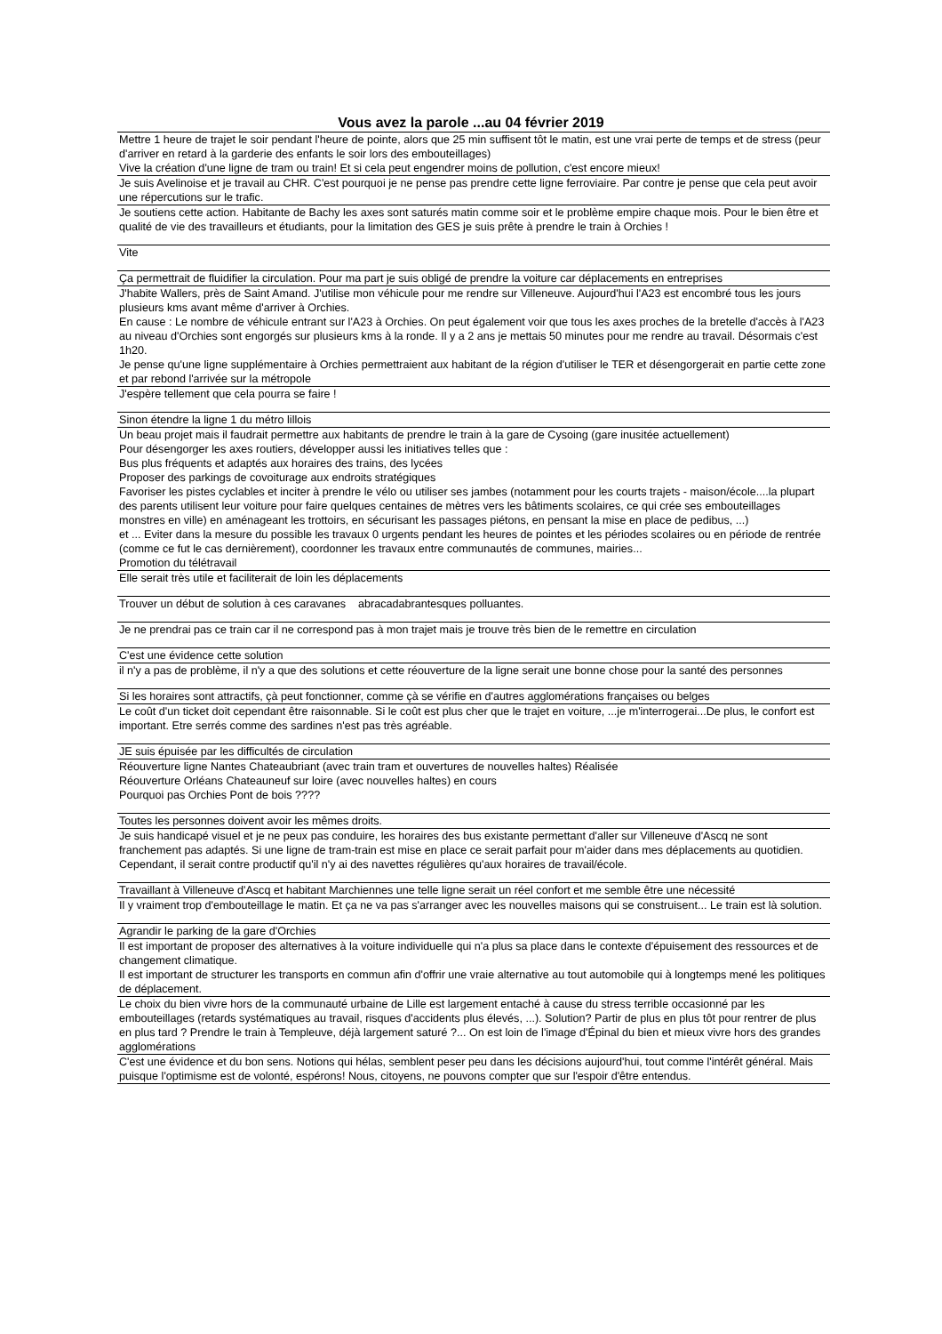Vous avez la parole ...au 04 février 2019
| Mettre 1 heure de trajet le soir pendant l'heure de pointe, alors que 25 min suffisent tôt le matin, est une vrai perte de temps et de stress (peur d'arriver en retard à la garderie des enfants le soir lors des embouteillages) Vive la création d'une ligne de tram ou train! Et si cela peut engendrer moins de pollution, c'est encore mieux! |
| Je suis Avelinoise et je travail au CHR. C'est pourquoi je ne pense pas prendre cette ligne ferroviaire. Par contre je pense que cela peut avoir une répercutions sur le trafic. |
| Je soutiens cette action. Habitante de Bachy les axes sont saturés matin comme soir et le problème empire chaque mois. Pour le bien être et qualité de vie des travailleurs et étudiants, pour la limitation des GES je suis prête à prendre le train à Orchies ! |
| Vite |
| Ça permettrait de fluidifier la circulation. Pour ma part je suis obligé de prendre la voiture car déplacements en entreprises |
| J'habite Wallers, près de Saint Amand. J'utilise mon véhicule pour me rendre sur Villeneuve. Aujourd'hui l'A23 est encombré tous les jours plusieurs kms avant même d'arriver à Orchies. En cause : Le nombre de véhicule entrant sur l'A23 à Orchies. On peut également voir que tous les axes proches de la bretelle d'accès à l'A23 au niveau d'Orchies sont engorgés sur plusieurs kms à la ronde. Il y a 2 ans je mettais 50 minutes pour me rendre au travail. Désormais c'est 1h20. Je pense qu'une ligne supplémentaire à Orchies permettraient aux habitant de la région d'utiliser le TER et désengorgerait en partie cette zone et par rebond l'arrivée sur la métropole |
| J'espère tellement que cela pourra se faire ! |
| Sinon étendre la ligne 1 du métro lillois |
| Un beau projet mais il faudrait permettre aux habitants de prendre le train à la gare de Cysoing (gare inusitée actuellement) Pour désengorger les axes routiers, développer aussi les initiatives telles que : Bus plus fréquents et adaptés aux horaires des trains, des lycées Proposer des parkings de covoiturage aux endroits stratégiques Favoriser les pistes cyclables et inciter à prendre le vélo ou utiliser ses jambes (notamment pour les courts trajets - maison/école....la plupart des parents utilisent leur voiture pour faire quelques centaines de mètres vers les bâtiments scolaires, ce qui crée ses embouteillages monstres en ville) en aménageant les trottoirs, en sécurisant les passages piétons, en pensant la mise en place de pedibus, ...) et ... Eviter dans la mesure du possible les travaux 0 urgents pendant les heures de pointes et les périodes scolaires ou en période de rentrée (comme ce fut le cas dernièrement), coordonner les travaux entre communautés de communes, mairies... Promotion du télétravail |
| Elle serait très utile et faciliterait de loin les déplacements |
| Trouver un début de solution à ces caravanes abracadabrantesques polluantes. |
| Je ne prendrai pas ce train car il ne correspond pas à mon trajet mais je trouve très bien de le remettre en circulation |
| C'est une évidence cette solution |
| il n'y a pas de problème, il n'y a que des solutions et cette réouverture de la ligne serait une bonne chose pour la santé des personnes |
| Si les horaires sont attractifs, çà peut fonctionner, comme çà se vérifie en d'autres agglomérations françaises ou belges |
| Le coût d'un ticket doit cependant être raisonnable. Si le coût est plus cher que le trajet en voiture, ...je m'interrogerai...De plus, le confort est important. Etre serrés comme des sardines n'est pas très agréable. |
| JE suis épuisée par les difficultés de circulation |
| Réouverture ligne Nantes Chateaubriant (avec train tram et ouvertures de nouvelles haltes) Réalisée Réouverture Orléans Chateauneuf sur loire (avec nouvelles haltes) en cours Pourquoi pas Orchies Pont de bois ???? |
| Toutes les personnes doivent avoir les mêmes droits. |
| Je suis handicapé visuel et je ne peux pas conduire, les horaires des bus existante permettant d'aller sur Villeneuve d'Ascq ne sont franchement pas adaptés. Si une ligne de tram-train est mise en place ce serait parfait pour m'aider dans mes déplacements au quotidien. Cependant, il serait contre productif qu'il n'y ai des navettes régulières qu'aux horaires de travail/école. |
| Travaillant à Villeneuve d'Ascq et habitant Marchiennes une telle ligne serait un réel confort et me semble être une nécessité |
| Il y vraiment trop d'embouteillage le matin. Et ça ne va pas s'arranger avec les nouvelles maisons qui se construisent... Le train est là solution. |
| Agrandir le parking de la gare d'Orchies |
| Il est important de proposer des alternatives à la voiture individuelle qui n'a plus sa place dans le contexte d'épuisement des ressources et de changement climatique. Il est important de structurer les transports en commun afin d'offrir une vraie alternative au tout automobile qui à longtemps mené les politiques de déplacement. |
| Le choix du bien vivre hors de la communauté urbaine de Lille est largement entaché à cause du stress terrible occasionné par les embouteillages (retards systématiques au travail, risques d'accidents plus élevés, ...). Solution? Partir de plus en plus tôt pour rentrer de plus en plus tard ? Prendre le train à Templeuve, déjà largement saturé ?... On est loin de l'image d'Épinal du bien et mieux vivre hors des grandes agglomérations |
| C'est une évidence et du bon sens. Notions qui hélas, semblent peser peu dans les décisions aujourd'hui, tout comme l'intérêt général. Mais puisque l'optimisme est de volonté, espérons! Nous, citoyens, ne pouvons compter que sur l'espoir d'être entendus. |